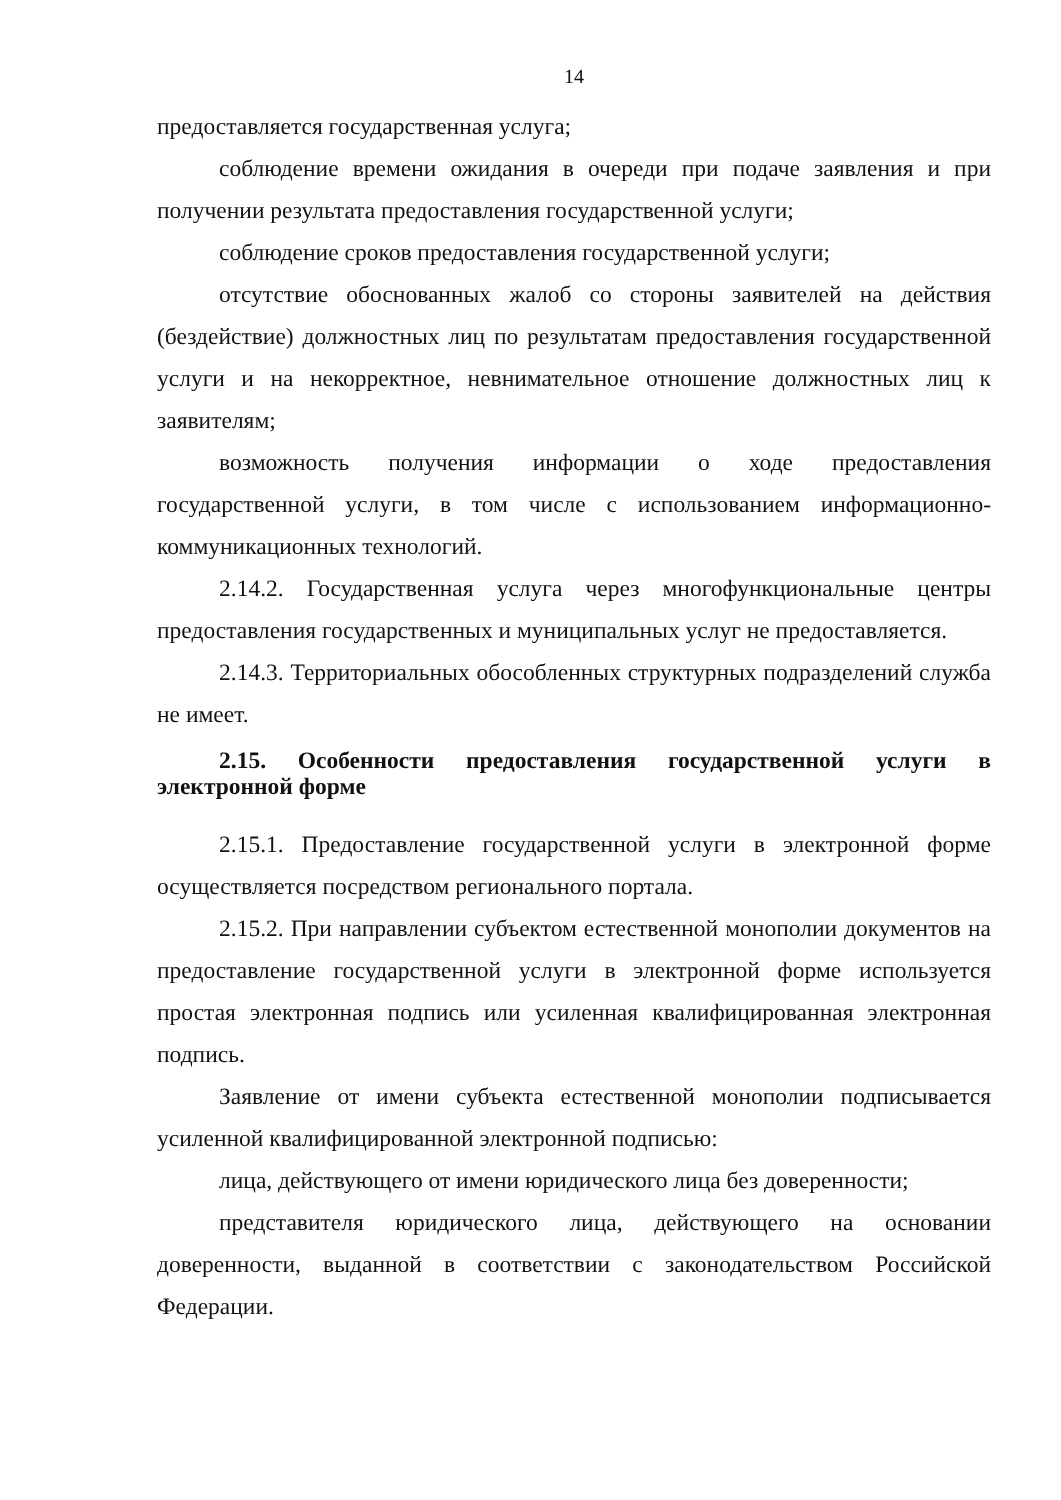14
предоставляется государственная услуга;
соблюдение времени ожидания в очереди при подаче заявления и при получении результата предоставления государственной услуги;
соблюдение сроков предоставления государственной услуги;
отсутствие обоснованных жалоб со стороны заявителей на действия (бездействие) должностных лиц по результатам предоставления государственной услуги и на некорректное, невнимательное отношение должностных лиц к заявителям;
возможность получения информации о ходе предоставления государственной услуги, в том числе с использованием информационно-коммуникационных технологий.
2.14.2. Государственная услуга через многофункциональные центры предоставления государственных и муниципальных услуг не предоставляется.
2.14.3. Территориальных обособленных структурных подразделений служба не имеет.
2.15. Особенности предоставления государственной услуги в электронной форме
2.15.1. Предоставление государственной услуги в электронной форме осуществляется посредством регионального портала.
2.15.2. При направлении субъектом естественной монополии документов на предоставление государственной услуги в электронной форме используется простая электронная подпись или усиленная квалифицированная электронная подпись.
Заявление от имени субъекта естественной монополии подписывается усиленной квалифицированной электронной подписью:
лица, действующего от имени юридического лица без доверенности;
представителя юридического лица, действующего на основании доверенности, выданной в соответствии с законодательством Российской Федерации.